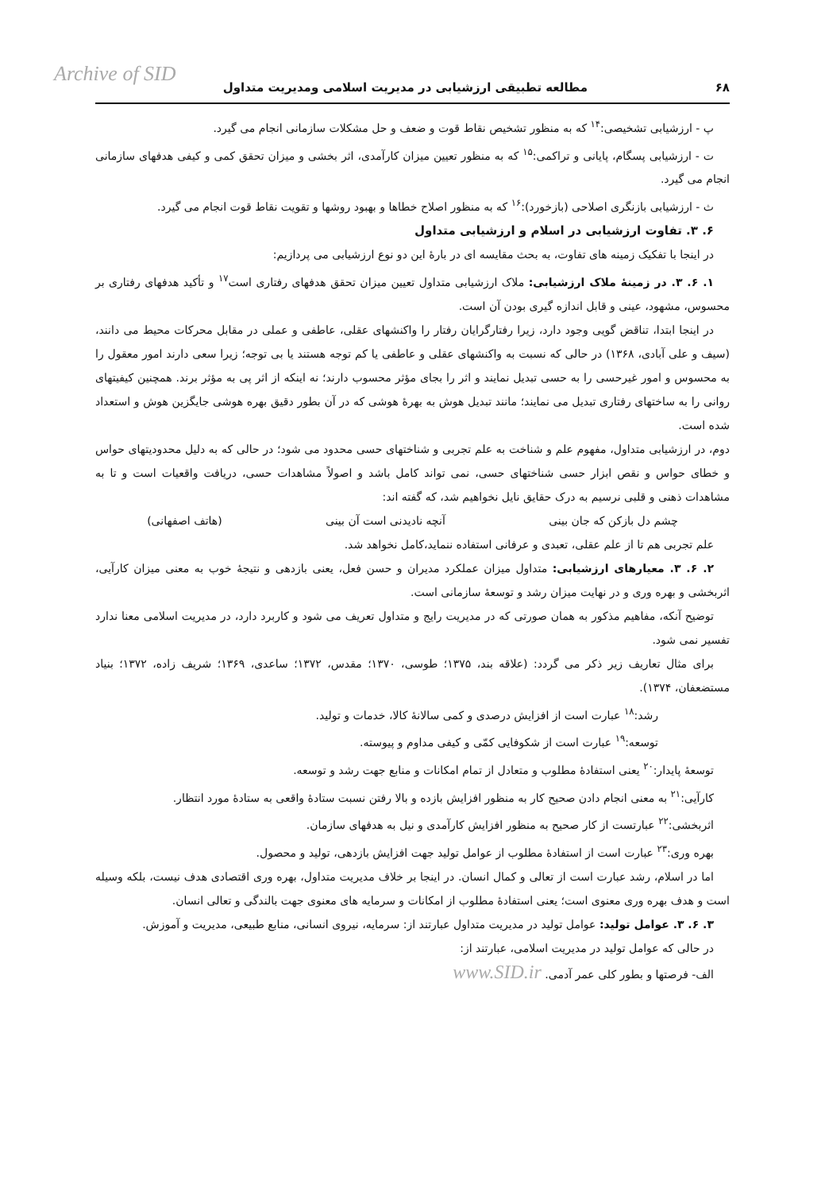Archive of SID
۶۸ مطالعه تطبیقی ارزشیابی در مدیریت اسلامی ومدیریت متداول
پ - ارزشیابی تشخیصی:<sup>۱۴</sup> که به منظور تشخیص نقاط قوت و ضعف و حل مشکلات سازمانی انجام می گیرد.
ت - ارزشیابی پسگام، پایانی و تراکمی:<sup>۱۵</sup> که به منظور تعیین میزان کارآمدی، اثر بخشی و میزان تحقق کمی و کیفی هدفهای سازمانی انجام می گیرد.
ث - ارزشیابی بازنگری اصلاحی (بازخورد):<sup>۱۶</sup> که به منظور اصلاح خطاها و بهبود روشها و تقویت نقاط قوت انجام می گیرد.
۶. ۳. تفاوت ارزشیابی در اسلام و ارزشیابی متداول
در اینجا با تفکیک زمینه های تفاوت، به بحث مقایسه ای در بارهٔ این دو نوع ارزشیابی می پردازیم:
۱. ۶. ۳. در زمینهٔ ملاک ارزشیابی: ملاک ارزشیابی متداول تعیین میزان تحقق هدفهای رفتاری است<sup>۱۷</sup> و تأکید هدفهای رفتاری بر محسوس، مشهود، عینی و قابل اندازه گیری بودن آن است.
در اینجا ابتدا، تناقض گویی وجود دارد، زیرا رفتارگرایان رفتار را واکنشهای عقلی، عاطفی و عملی در مقابل محرکات محیط می دانند، (سیف و علی آبادی، ۱۳۶۸) در حالی که نسبت به واکنشهای عقلی و عاطفی یا کم توجه هستند یا بی توجه؛ زیرا سعی دارند امور معقول را به محسوس و امور غیرحسی را به حسی تبدیل نمایند و اثر را بجای مؤثر محسوب دارند؛ نه اینکه از اثر پی به مؤثر برند. همچنین کیفیتهای روانی را به ساختهای رفتاری تبدیل می نمایند؛ مانند تبدیل هوش به بهرهٔ هوشی که در آن بطور دقیق بهره هوشی جایگزین هوش و استعداد شده است.
دوم، در ارزشیابی متداول، مفهوم علم و شناخت به علم تجربی و شناختهای حسی محدود می شود؛ در حالی که به دلیل محدودیتهای حواس و خطای حواس و نقص ابزار حسی شناختهای حسی، نمی تواند کامل باشد و اصولاً مشاهدات حسی، دریافت واقعیات است و تا به مشاهدات ذهنی و قلبی نرسیم به درک حقایق نایل نخواهیم شد، که گفته اند:
چشم دل بازکن که جان بینی آنچه نادیدنی است آن بینی (هاتف اصفهانی)
علم تجربی هم تا از علم عقلی، تعبدی و عرفانی استفاده ننماید،کامل نخواهد شد.
۲. ۶. ۳. معیارهای ارزشیابی: متداول میزان عملکرد مدیران و حسن فعل، یعنی بازدهی و نتیجهٔ خوب به معنی میزان کارآیی، اثربخشی و بهره وری و در نهایت میزان رشد و توسعهٔ سازمانی است.
توضیح آنکه، مفاهیم مذکور به همان صورتی که در مدیریت رایج و متداول تعریف می شود و کاربرد دارد، در مدیریت اسلامی معنا ندارد تفسیر نمی شود.
برای مثال تعاریف زیر ذکر می گردد: (علاقه بند، ۱۳۷۵؛ طوسی، ۱۳۷۰؛ مقدس، ۱۳۷۲؛ ساعدی، ۱۳۶۹؛ شریف زاده، ۱۳۷۲؛ بنیاد مستضعفان، ۱۳۷۴).
رشد:<sup>۱۸</sup> عبارت است از افزایش درصدی و کمی سالانهٔ کالا، خدمات و تولید.
توسعه:<sup>۱۹</sup> عبارت است از شکوفایی کمّی و کیفی مداوم و پیوسته.
توسعهٔ پایدار:<sup>۲۰</sup> یعنی استفادهٔ مطلوب و متعادل از تمام امکانات و منابع جهت رشد و توسعه.
کارآیی:<sup>۲۱</sup> به معنی انجام دادن صحیح کار به منظور افزایش بازده و بالا رفتن نسبت ستادهٔ واقعی به ستادهٔ مورد انتظار.
اثربخشی:<sup>۲۲</sup> عبارتست از کار صحیح به منظور افزایش کارآمدی و نیل به هدفهای سازمان.
بهره وری:<sup>۲۳</sup> عبارت است از استفادهٔ مطلوب از عوامل تولید جهت افزایش بازدهی، تولید و محصول.
اما در اسلام، رشد عبارت است از تعالی و کمال انسان. در اینجا بر خلاف مدیریت متداول، بهره وری اقتصادی هدف نیست، بلکه وسیله است و هدف بهره وری معنوی است؛ یعنی استفادهٔ مطلوب از امکانات و سرمایه های معنوی جهت بالندگی و تعالی انسان.
۳. ۶. ۳. عوامل تولید: عوامل تولید در مدیریت متداول عبارتند از: سرمایه، نیروی انسانی، منابع طبیعی، مدیریت و آموزش.
در حالی که عوامل تولید در مدیریت اسلامی، عبارتند از:
الف- فرصتها و بطور کلی عمر آدمی. www.SID.ir